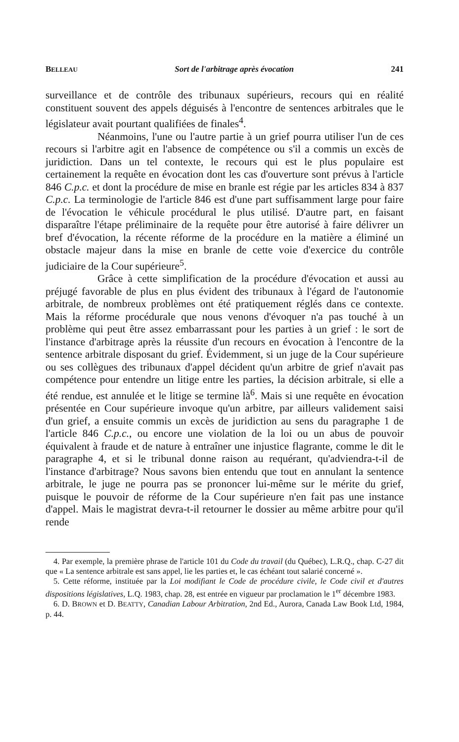BELLEAU Sort de l'arbitrage après évocation 241
surveillance et de contrôle des tribunaux supérieurs, recours qui en réalité constituent souvent des appels déguisés à l'encontre de sentences arbitrales que le législateur avait pourtant qualifiées de finales<sup>4</sup>.
Néanmoins, l'une ou l'autre partie à un grief pourra utiliser l'un de ces recours si l'arbitre agit en l'absence de compétence ou s'il a commis un excès de juridiction. Dans un tel contexte, le recours qui est le plus populaire est certainement la requête en évocation dont les cas d'ouverture sont prévus à l'article 846 C.p.c. et dont la procédure de mise en branle est régie par les articles 834 à 837 C.p.c. La terminologie de l'article 846 est d'une part suffisamment large pour faire de l'évocation le véhicule procédural le plus utilisé. D'autre part, en faisant disparaître l'étape préliminaire de la requête pour être autorisé à faire délivrer un bref d'évocation, la récente réforme de la procédure en la matière a éliminé un obstacle majeur dans la mise en branle de cette voie d'exercice du contrôle judiciaire de la Cour supérieure<sup>5</sup>.
Grâce à cette simplification de la procédure d'évocation et aussi au préjugé favorable de plus en plus évident des tribunaux à l'égard de l'autonomie arbitrale, de nombreux problèmes ont été pratiquement réglés dans ce contexte. Mais la réforme procédurale que nous venons d'évoquer n'a pas touché à un problème qui peut être assez embarrassant pour les parties à un grief : le sort de l'instance d'arbitrage après la réussite d'un recours en évocation à l'encontre de la sentence arbitrale disposant du grief. Évidemment, si un juge de la Cour supérieure ou ses collègues des tribunaux d'appel décident qu'un arbitre de grief n'avait pas compétence pour entendre un litige entre les parties, la décision arbitrale, si elle a été rendue, est annulée et le litige se termine là<sup>6</sup>. Mais si une requête en évocation présentée en Cour supérieure invoque qu'un arbitre, par ailleurs validement saisi d'un grief, a ensuite commis un excès de juridiction au sens du paragraphe 1 de l'article 846 C.p.c., ou encore une violation de la loi ou un abus de pouvoir équivalent à fraude et de nature à entraîner une injustice flagrante, comme le dit le paragraphe 4, et si le tribunal donne raison au requérant, qu'adviendra-t-il de l'instance d'arbitrage? Nous savons bien entendu que tout en annulant la sentence arbitrale, le juge ne pourra pas se prononcer lui-même sur le mérite du grief, puisque le pouvoir de réforme de la Cour supérieure n'en fait pas une instance d'appel. Mais le magistrat devra-t-il retourner le dossier au même arbitre pour qu'il rende
4. Par exemple, la première phrase de l'article 101 du Code du travail (du Québec), L.R.Q., chap. C-27 dit que « La sentence arbitrale est sans appel, lie les parties et, le cas échéant tout salarié concerné ».
5. Cette réforme, instituée par la Loi modifiant le Code de procédure civile, le Code civil et d'autres dispositions législatives, L.Q. 1983, chap. 28, est entrée en vigueur par proclamation le 1<sup>er</sup> décembre 1983.
6. D. BROWN et D. BEATTY, Canadian Labour Arbitration, 2nd Ed., Aurora, Canada Law Book Ltd, 1984, p. 44.